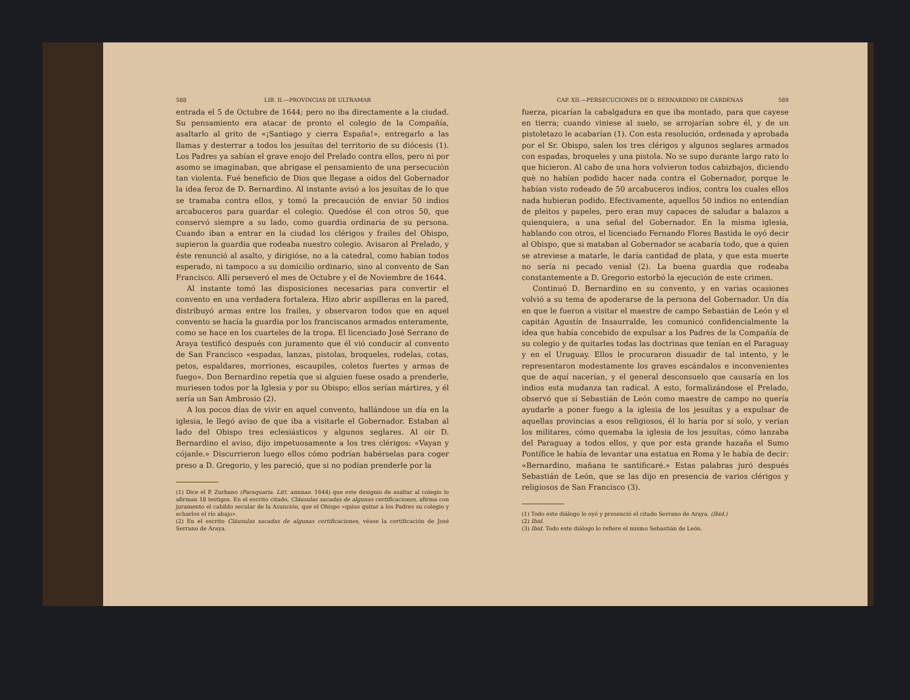588 LIB. II.—PROVINCIAS DE ULTRAMAR
entrada el 5 de Octubre de 1644; pero no iba directamente a la ciudad. Su pensamiento era atacar de pronto el colegio de la Compañía, asaltarlo al grito de «¡Santiago y cierra España!», entregarlo a las llamas y desterrar a todos los jesuítas del territorio de su diócesis (1). Los Padres ya sabían el grave enojo del Prelado contra ellos, pero ni por asomo se imaginaban, que abrigase el pensamiento de una persecución tan violenta. Fué beneficio de Dios que llegase a oídos del Gobernador la idea feroz de D. Bernardino. Al instante avisó a los jesuítas de lo que se tramaba contra ellos, y tomó la precaución de enviar 50 indios arcabuceros para guardar el colegio. Quedóse él con otros 50, que conservó siempre a su lado, como guardia ordinaria de su persona. Cuando iban a entrar en la ciudad los clérigos y frailes del Obispo, supieron la guardia que rodeaba nuestro colegio. Avisaron al Prelado, y éste renunció al asalto, y dirigióse, no a la catedral, como habían todos esperado, ni tampoco a su domicilio ordinario, sino al convento de San Francisco. Allí perseveró el mes de Octubre y el de Noviembre de 1644.
Al instante tomó las disposiciones necesarias para convertir el convento en una verdadera fortaleza. Hizo abrir aspilleras en la pared, distribuyó armas entre los frailes, y observaron todos que en aquel convento se hacía la guardia por los franciscanos armados enteramente, como se hace en los cuarteles de la tropa. El licenciado José Serrano de Araya testificó después con juramento que él vió conducir al convento de San Francisco «espadas, lanzas, pistolas, broqueles, rodelas, cotas, petos, espaldares, morriones, escaupiles, coletos fuertes y armas de fuego». Don Bernardino repetía que si alguien fuese osado a prenderle, muriesen todos por la Iglesia y por su Obispo; ellos serían mártires, y él sería un San Ambrosio (2).
A los pocos días de vivir en aquel convento, hallándose un día en la iglesia, le llegó aviso de que iba a visitarle el Gobernador. Estaban al lado del Obispo tres eclesiásticos y algunos seglares. Al oir D. Bernardino el aviso, dijo impetuosamente a los tres clérigos: «Vayan y cójanle.» Discurrieron luego ellos cómo podrían habérselas para coger preso a D. Gregorio, y les pareció, que si no podían prenderle por la
(1) Dice el P. Zurbano (Paraquaria. Litt. annnae. 1644) que este designio de asaltar al colegio lo afirman 18 testigos. En el escrito citado, Cláusulas sacadas de algunas certificaciones, afirma con juramento el cabildo secular de la Asunción, que el Obispo «quiso quitar a los Padres su colegio y echarlos el río abajo».
(2) En el escrito Cláusulas sacadas de algunas certificaciones, véase la certificación de José Serrano de Araya.
CAP. XII.—PERSECUCIONES DE D. BERNARDINO DE CÁRDENAS 589
fuerza, picarían la cabalgadura en que iba montado, para que cayese en tierra; cuando viniese al suelo, se arrojarían sobre él, y de un pistoletazo le acabarían (1). Con esta resolución, ordenada y aprobada por el Sr. Obispo, salen los tres clérigos y algunos seglares armados con espadas, broqueles y una pistola. No se supo durante largo rato lo que hicieron. Al cabo de una hora volvieron todos cabizbajos, diciendo què no habían podido hacer nada contra el Gobernador, porque le habían visto rodeado de 50 arcabuceros indios, contra los cuales ellos nada hubieran podido. Efectivamente, aquellos 50 indios no entendían de pleitos y papeles, pero eran muy capaces de saludar a balazos a quienquiera, a una señal del Gobernador. En la misma iglesia, hablando con otros, el licenciado Fernando Flores Bastida le oyó decir al Obispo, que si mataban al Gobernador se acabaría todo, que a quien se atreviese a matarle, le daría cantidad de plata, y que esta muerte no sería ni pecado venial (2). La buena guardia que rodeaba constantemente a D. Gregorio estorbó la ejecución de este crimen.
Continuó D. Bernardino en su convento, y en varias ocasiones volvió a su tema de apoderarse de la persona del Gobernador. Un día en que le fueron a visitar el maestre de campo Sebastián de León y el capitán Agustín de Insaurralde, les comunicó confidencialmente la idea que había concebido de expulsar a los Padres de la Compañía de su colegio y de quitarles todas las doctrinas que tenían en el Paraguay y en el Uruguay. Ellos le procuraron disuadir de tal intento, y le representaron modestamente los graves escándalos e inconvenientes que de aquí nacerían, y el general desconsuelo que causaría en los indios esta mudanza tan radical. A esto, formalizándose el Prelado, observó que si Sebastián de León como maestre de campo no quería ayudarle a poner fuego a la iglesia de los jesuítas y a expulsar de aquellas provincias a esos religiosos, él lo haría por sí solo, y verían los militares, cómo quemaba la iglesia de los jesuítas, cómo lanzaba del Paraguay a todos ellos, y que por esta grande hazaña el Sumo Pontífice le había de levantar una estatua en Roma y le había de decir: «Bernardino, mañana te santificaré.» Estas palabras juró después Sebastián de León, que se las dijo en presencia de varios clérigos y religiosos de San Francisco (3).
(1) Todo este diálogo lo oyó y presenció el citado Serrano de Araya. (Ibid.)
(2) Ibid.
(3) Ibid. Todo este diálogo lo refiere el mismo Sebastián de León.